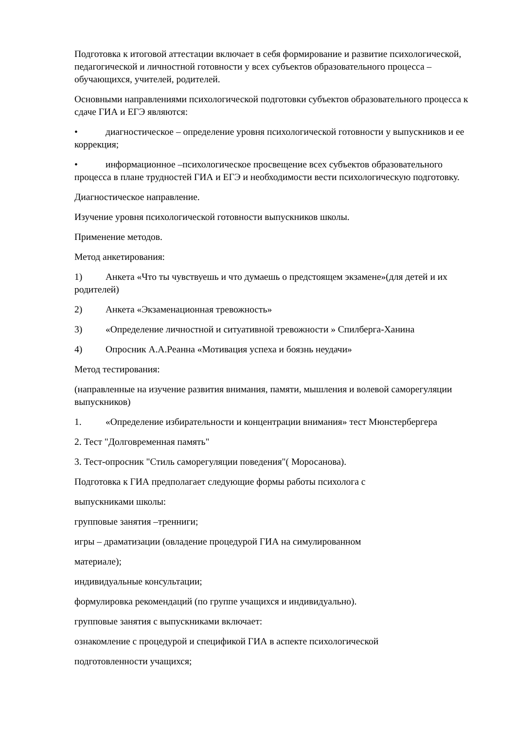Подготовка к итоговой аттестации включает в себя формирование и развитие психологической, педагогической и личностной готовности у всех субъектов образовательного процесса – обучающихся, учителей, родителей.
Основными направлениями психологической подготовки субъектов образовательного процесса к сдаче ГИА и ЕГЭ являются:
• диагностическое – определение уровня психологической готовности у выпускников и ее коррекция;
• информационное –психологическое просвещение всех субъектов образовательного процесса в плане трудностей ГИА и ЕГЭ и необходимости вести психологическую подготовку.
Диагностическое направление.
Изучение уровня психологической готовности выпускников школы.
Применение методов.
Метод анкетирования:
1) Анкета «Что ты чувствуешь и что думаешь о предстоящем экзамене»(для детей и их родителей)
2) Анкета «Экзаменационная тревожность»
3) «Определение личностной и ситуативной тревожности » Спилберга-Ханина
4) Опросник А.А.Реанна «Мотивация успеха и боязнь неудачи»
Метод тестирования:
(направленные на изучение развития внимания, памяти, мышления и волевой саморегуляции выпускников)
1. «Определение избирательности и концентрации внимания» тест Мюнстербергера
2. Тест "Долговременная память"
3. Тест-опросник "Стиль саморегуляции поведения"( Моросанова).
Подготовка к ГИА предполагает следующие формы работы психолога с
выпускниками школы:
групповые занятия –тренниги;
игры – драматизации (овладение процедурой ГИА на симулированном
материале);
индивидуальные консультации;
формулировка рекомендаций (по группе учащихся и индивидуально).
групповые занятия с выпускниками включает:
ознакомление с процедурой и спецификой ГИА в аспекте психологической
подготовленности учащихся;